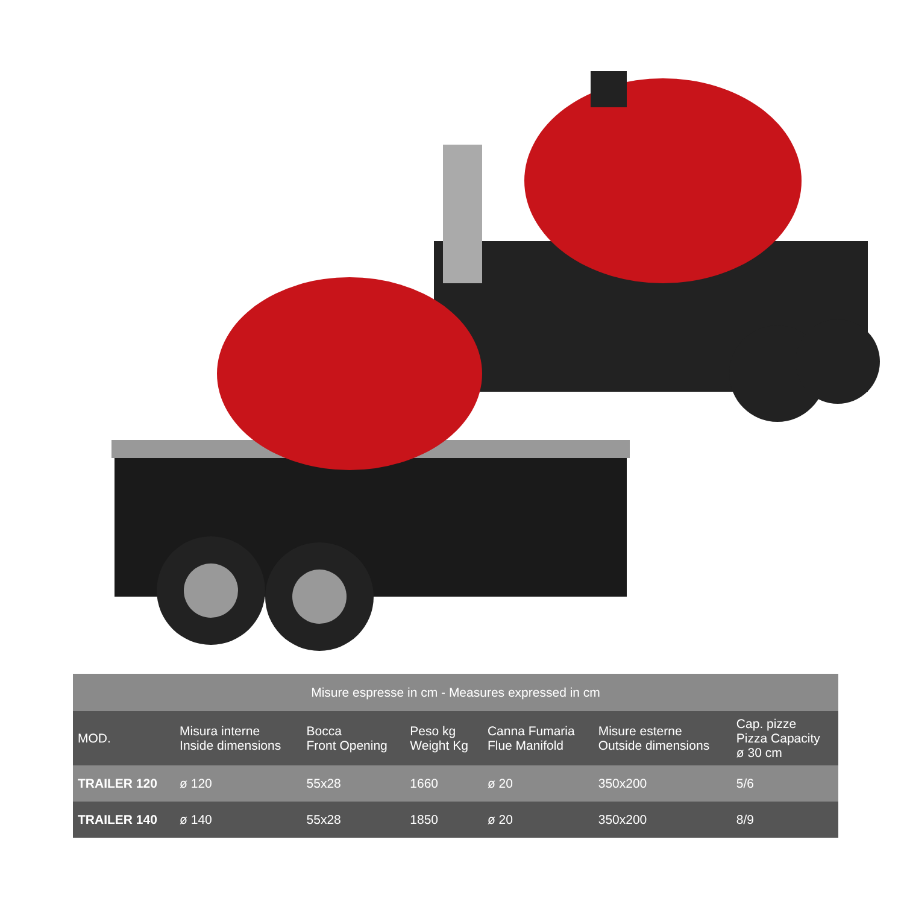| Misure espresse in cm - Measures expressed in cm | | | | | | |
| MOD. | Misura interne Inside dimensions | Bocca Front Opening | Peso kg Weight Kg | Canna Fumaria Flue Manifold | Misure esterne Outside dimensions | Cap. pizze Pizza Capacity ø 30 cm |
| TRAILER 120 | ø 120 | 55x28 | 1660 | ø 20 | 350x200 | 5/6 |
| TRAILER 140 | ø 140 | 55x28 | 1850 | ø 20 | 350x200 | 8/9 |